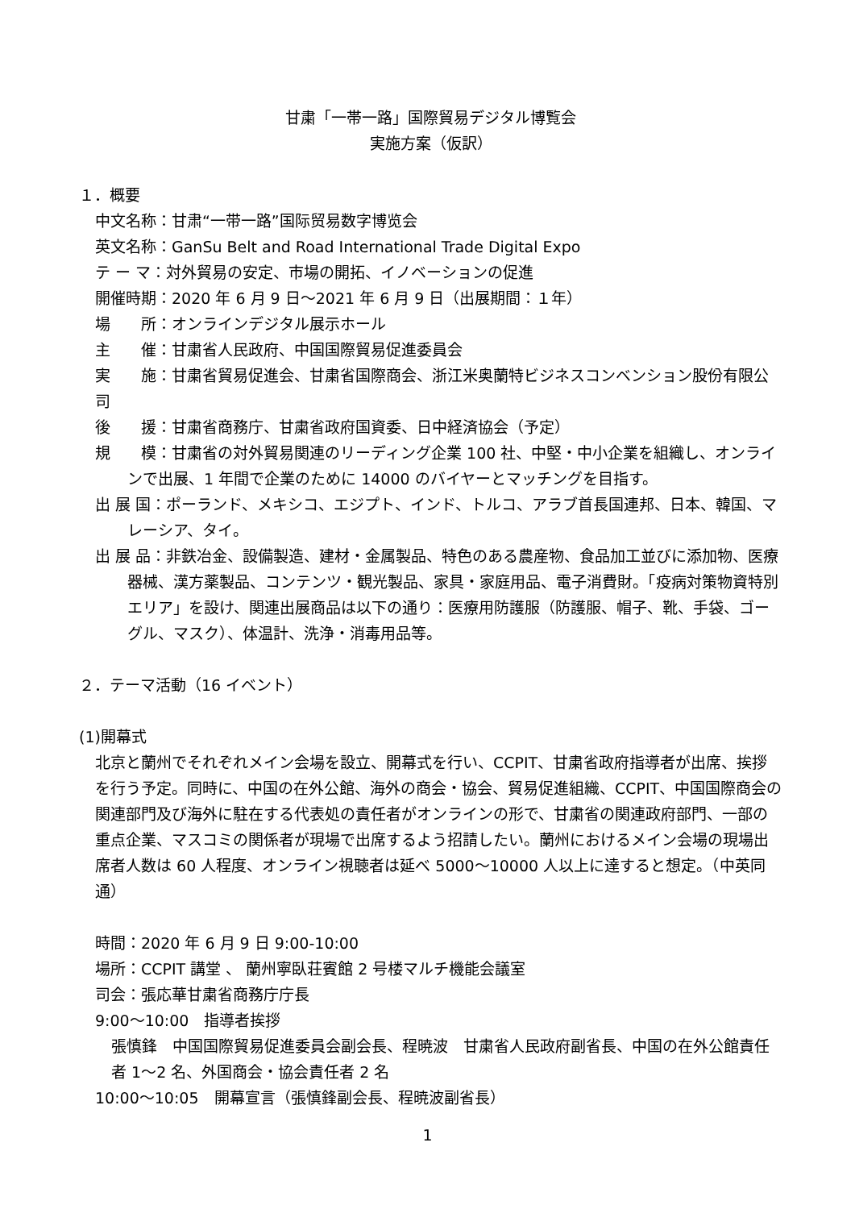甘粛「一帯一路」国際貿易デジタル博覧会
実施方案（仮訳）
１．概要
中文名称：甘肃“一带一路”国际贸易数字博览会
英文名称：GanSu Belt and Road International Trade Digital Expo
テ ー マ：対外貿易の安定、市場の開拓、イノベーションの促進
開催時期：2020 年 6 月 9 日～2021 年 6 月 9 日（出展期間：１年）
場　　所：オンラインデジタル展示ホール
主　　催：甘粛省人民政府、中国国際貿易促進委員会
実　　施：甘粛省貿易促進会、甘粛省国際商会、浙江米奥蘭特ビジネスコンベンション股份有限公司
後　　援：甘粛省商務庁、甘粛省政府国資委、日中経済協会（予定）
規　　模：甘粛省の対外貿易関連のリーディング企業 100 社、中堅・中小企業を組織し、オンラインで出展、1 年間で企業のために 14000 のバイヤーとマッチングを目指す。
出 展 国：ポーランド、メキシコ、エジプト、インド、トルコ、アラブ首長国連邦、日本、韓国、マレーシア、タイ。
出 展 品：非鉄冶金、設備製造、建材・金属製品、特色のある農産物、食品加工並びに添加物、医療器械、漢方薬製品、コンテンツ・観光製品、家具・家庭用品、電子消費財。「疫病対策物資特別エリア」を設け、関連出展商品は以下の通り：医療用防護服（防護服、帽子、靴、手袋、ゴーグル、マスク）、体温計、洗浄・消毒用品等。
２．テーマ活動（16 イベント）
(1)開幕式
北京と蘭州でそれぞれメイン会場を設立、開幕式を行い、CCPIT、甘粛省政府指導者が出席、挨拶を行う予定。同時に、中国の在外公館、海外の商会・協会、貿易促進組織、CCPIT、中国国際商会の関連部門及び海外に駐在する代表処の責任者がオンラインの形で、甘粛省の関連政府部門、一部の重点企業、マスコミの関係者が現場で出席するよう招請したい。蘭州におけるメイン会場の現場出席者人数は 60 人程度、オンライン視聴者は延べ 5000～10000 人以上に達すると想定。（中英同通）
時間：2020 年 6 月 9 日 9:00-10:00
場所：CCPIT 講堂 、 蘭州寧臥荘賓館 2 号楼マルチ機能会議室
司会：張応華甘粛省商務庁庁長
9:00～10:00　指導者挨拶
張慎鋒　中国国際貿易促進委員会副会長、程暁波　甘粛省人民政府副省長、中国の在外公館責任者 1～2 名、外国商会・協会責任者 2 名
10:00～10:05　開幕宣言（張慎鋒副会長、程暁波副省長）
1